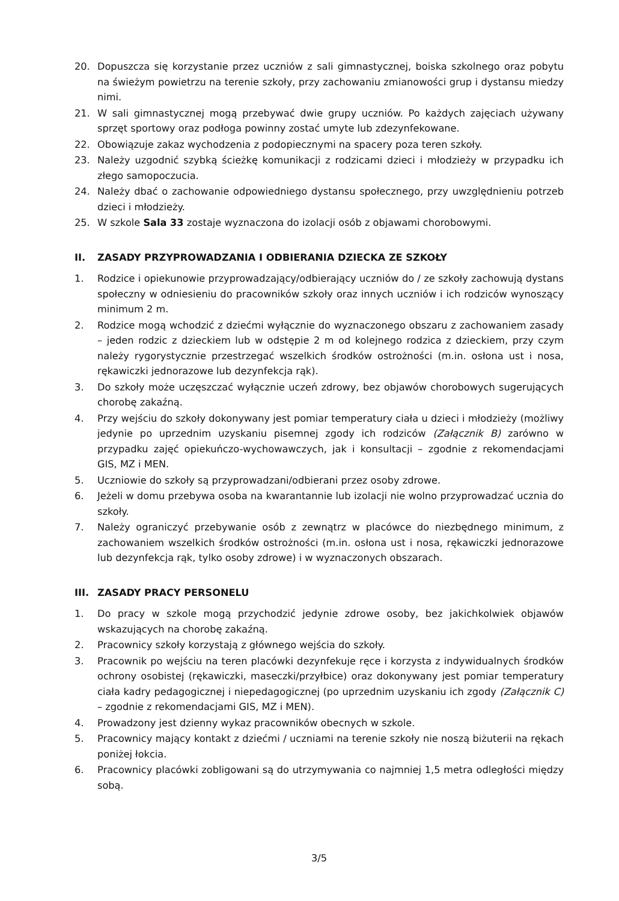20. Dopuszcza się korzystanie przez uczniów z sali gimnastycznej, boiska szkolnego oraz pobytu na świeżym powietrzu na terenie szkoły, przy zachowaniu zmianowości grup i dystansu miedzy nimi.
21. W sali gimnastycznej mogą przebywać dwie grupy uczniów. Po każdych zajęciach używany sprzęt sportowy oraz podłoga powinny zostać umyte lub zdezynfekowane.
22. Obowiązuje zakaz wychodzenia z podopiecznymi na spacery poza teren szkoły.
23. Należy uzgodnić szybką ścieżkę komunikacji z rodzicami dzieci i młodzieży w przypadku ich złego samopoczucia.
24. Należy dbać o zachowanie odpowiedniego dystansu społecznego, przy uwzględnieniu potrzeb dzieci i młodzieży.
25. W szkole Sala 33 zostaje wyznaczona do izolacji osób z objawami chorobowymi.
II. ZASADY PRZYPROWADZANIA I ODBIERANIA DZIECKA ZE SZKOŁY
1. Rodzice i opiekunowie przyprowadzający/odbierający uczniów do / ze szkoły zachowują dystans społeczny w odniesieniu do pracowników szkoły oraz innych uczniów i ich rodziców wynoszący minimum 2 m.
2. Rodzice mogą wchodzić z dziećmi wyłącznie do wyznaczonego obszaru z zachowaniem zasady – jeden rodzic z dzieckiem lub w odstępie 2 m od kolejnego rodzica z dzieckiem, przy czym należy rygorystycznie przestrzegać wszelkich środków ostrożności (m.in. osłona ust i nosa, rękawiczki jednorazowe lub dezynfekcja rąk).
3. Do szkoły może uczęszczać wyłącznie uczeń zdrowy, bez objawów chorobowych sugerujących chorobę zakaźną.
4. Przy wejściu do szkoły dokonywany jest pomiar temperatury ciała u dzieci i młodzieży (możliwy jedynie po uprzednim uzyskaniu pisemnej zgody ich rodziców (Załącznik B) zarówno w przypadku zajęć opiekuńczo-wychowawczych, jak i konsultacji – zgodnie z rekomendacjami GIS, MZ i MEN.
5. Uczniowie do szkoły są przyprowadzani/odbierani przez osoby zdrowe.
6. Jeżeli w domu przebywa osoba na kwarantannie lub izolacji nie wolno przyprowadzać ucznia do szkoły.
7. Należy ograniczyć przebywanie osób z zewnątrz w placówce do niezbędnego minimum, z zachowaniem wszelkich środków ostrożności (m.in. osłona ust i nosa, rękawiczki jednorazowe lub dezynfekcja rąk, tylko osoby zdrowe) i w wyznaczonych obszarach.
III. ZASADY PRACY PERSONELU
1. Do pracy w szkole mogą przychodzić jedynie zdrowe osoby, bez jakichkolwiek objawów wskazujących na chorobę zakaźną.
2. Pracownicy szkoły korzystają z głównego wejścia do szkoły.
3. Pracownik po wejściu na teren placówki dezynfekuje ręce i korzysta z indywidualnych środków ochrony osobistej (rękawiczki, maseczki/przyłbice) oraz dokonywany jest pomiar temperatury ciała kadry pedagogicznej i niepedagogicznej (po uprzednim uzyskaniu ich zgody (Załącznik C) – zgodnie z rekomendacjami GIS, MZ i MEN).
4. Prowadzony jest dzienny wykaz pracowników obecnych w szkole.
5. Pracownicy mający kontakt z dziećmi / uczniami na terenie szkoły nie noszą biżuterii na rękach poniżej łokcia.
6. Pracownicy placówki zobligowani są do utrzymywania co najmniej 1,5 metra odległości między sobą.
3/5